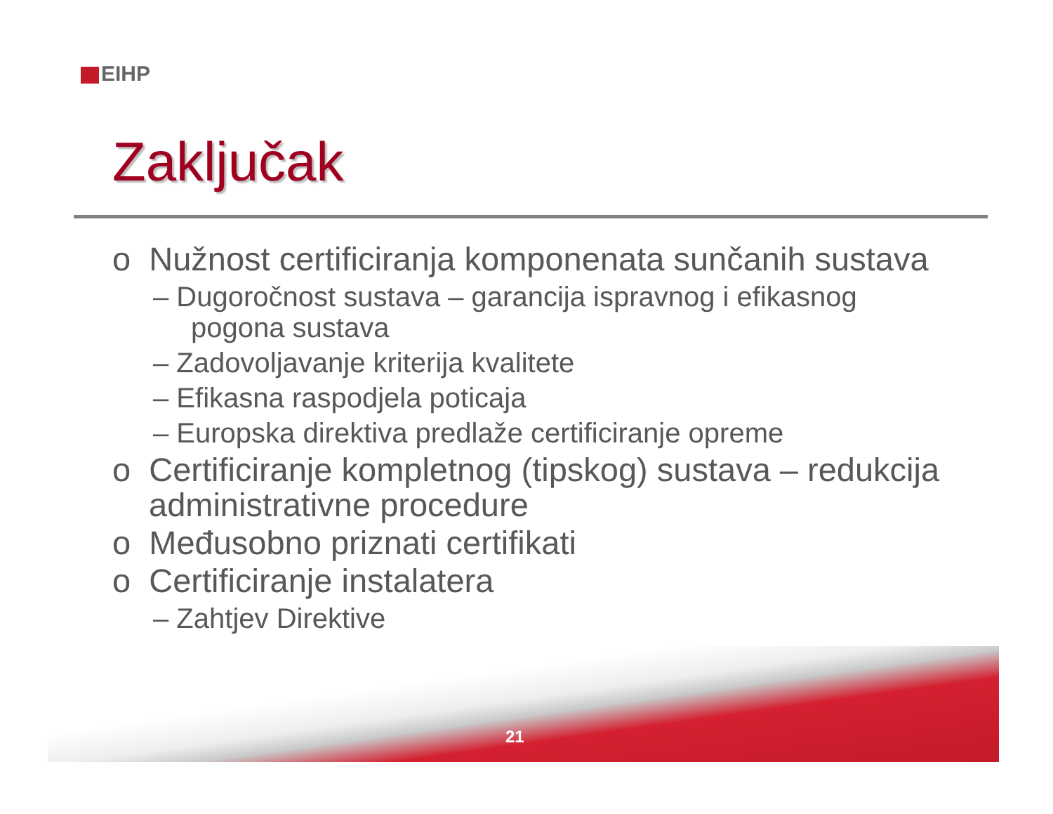EIHP
Zaključak
o Nužnost certificiranja komponenata sunčanih sustava
– Dugoročnost sustava – garancija ispravnog i efikasnog pogona sustava
– Zadovoljavanje kriterija kvalitete
– Efikasna raspodjela poticaja
– Europska direktiva predlaže certificiranje opreme
o Certificiranje kompletnog (tipskog) sustava – redukcija administrativne procedure
o Međusobno priznati certifikati
o Certificiranje instalatera
– Zahtjev Direktive
21